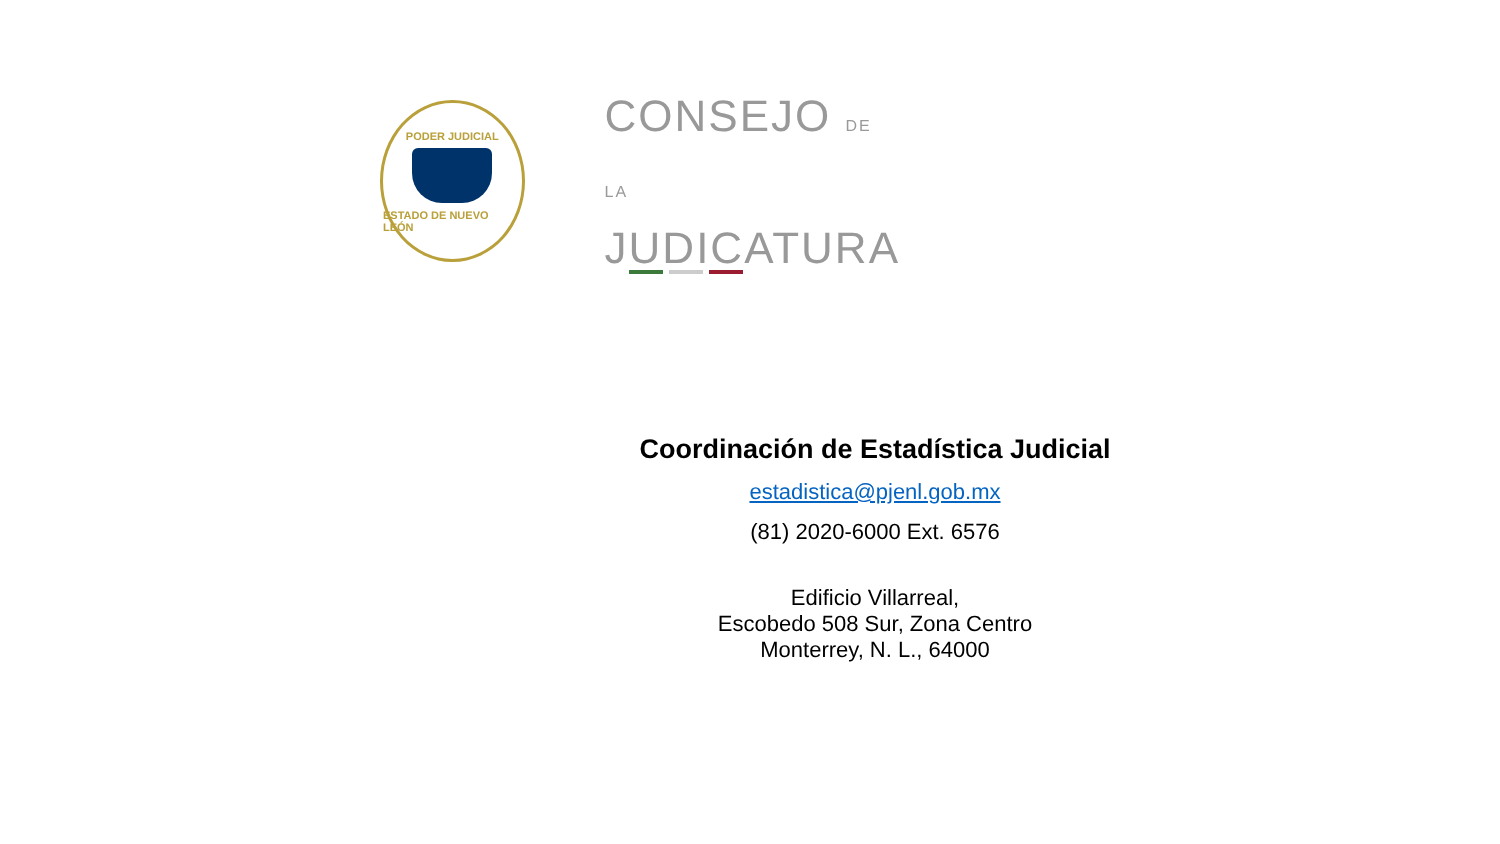PODER JUDICIAL
ESTADO DE NUEVO LEÓN
CONSEJO DE LA
JUDICATURA
Coordinación de Estadística Judicial
estadistica@pjenl.gob.mx
(81) 2020-6000 Ext. 6576
Edificio Villarreal,
Escobedo 508 Sur, Zona Centro
Monterrey, N. L., 64000